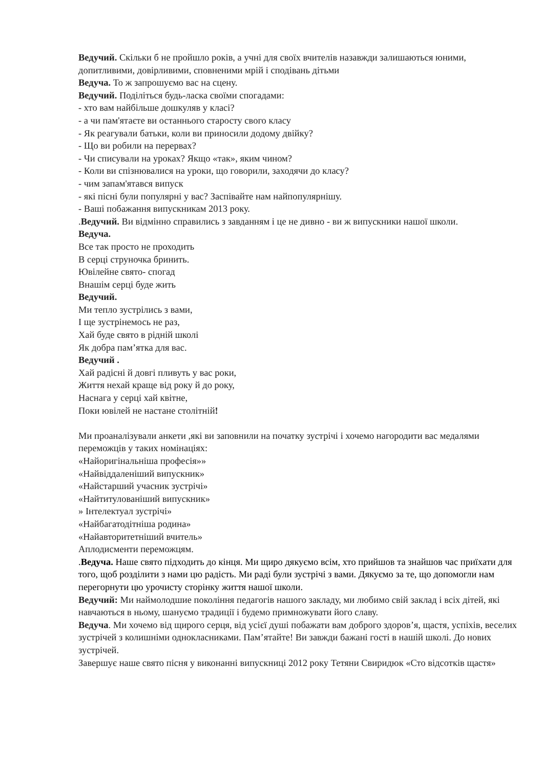Ведучий. Скільки б не пройшло років, а учні для своїх вчителів назавжди залишаються юними, допитливими, довірливими, сповненими мрій і сподівань дітьми
Ведуча. То ж запрошуємо вас на сцену.
Ведучий. Поділіться будь-ласка своїми спогадами:
- хто вам найбільше дошкуляв у класі?
- а чи пам'ятаєте ви останнього старосту свого класу
- Як реагували батьки, коли ви приносили додому двійку?
- Що ви робили на перервах?
- Чи списували на уроках? Якщо «так», яким чином?
- Коли ви спізнювалися на уроки, що говорили, заходячи до класу?
- чим запам'ятався випуск
- які пісні були популярні у вас? Заспівайте нам найпопулярнішу.
- Ваші побажання випускникам 2013 року.
.Ведучий. Ви відмінно справились з завданням і це не дивно - ви ж випускники нашої школи.
Ведуча.
Все так просто не проходить
В серці струночка бринить.
Ювілейне свято- спогад
Внашім серці буде жить
Ведучий.
Ми тепло зустрілись з вами,
І ще зустрінемось не раз,
Хай буде свято в рідній школі
Як добра пам’ятка для вас.
Ведучий .
Хай радісні й довгі пливуть у вас роки,
Життя нехай краще від року й до року,
Наснага у серці хай квітне,
Поки ювілей не настане столітній!
Ми проаналізували анкети ,які ви заповнили на початку зустрічі і хочемо нагородити вас медалями переможців у таких номінаціях:
«Найоригінальніша професія»»
«Найвіддаленіший випускник»
«Найстарший учасник зустрічі»
«Найтитулованіший випускник»
» Інтелектуал зустрічі»
«Найбагатодітніша родина»
«Найавторитетніший вчитель»
Аплодисменти переможцям.
.Ведуча. Наше свято підходить до кінця. Ми щиро дякуємо всім, хто прийшов та знайшов час приїхати для того, щоб розділити з нами цю радість. Ми раді були зустрічі з вами. Дякуємо за те, що допомогли нам перегорнути цю урочисту сторінку життя нашої школи.
Ведучий: Ми наймолодшие покоління педагогів нашого закладу, ми любимо свій заклад і всіх дітей, які навчаються в ньому, шануємо традиції і будемо примножувати його славу.
Ведуча. Ми хочемо від щирого серця, від усієї душі побажати вам доброго здоров’я, щастя, успіхів, веселих зустрічей з колишніми однокласниками. Пам’ятайте! Ви завжди бажані гості в нашій школі. До нових зустрічей.
Завершує наше свято пісня у виконанні випускниці 2012 року Тетяни Свиридюк «Сто відсотків щастя»